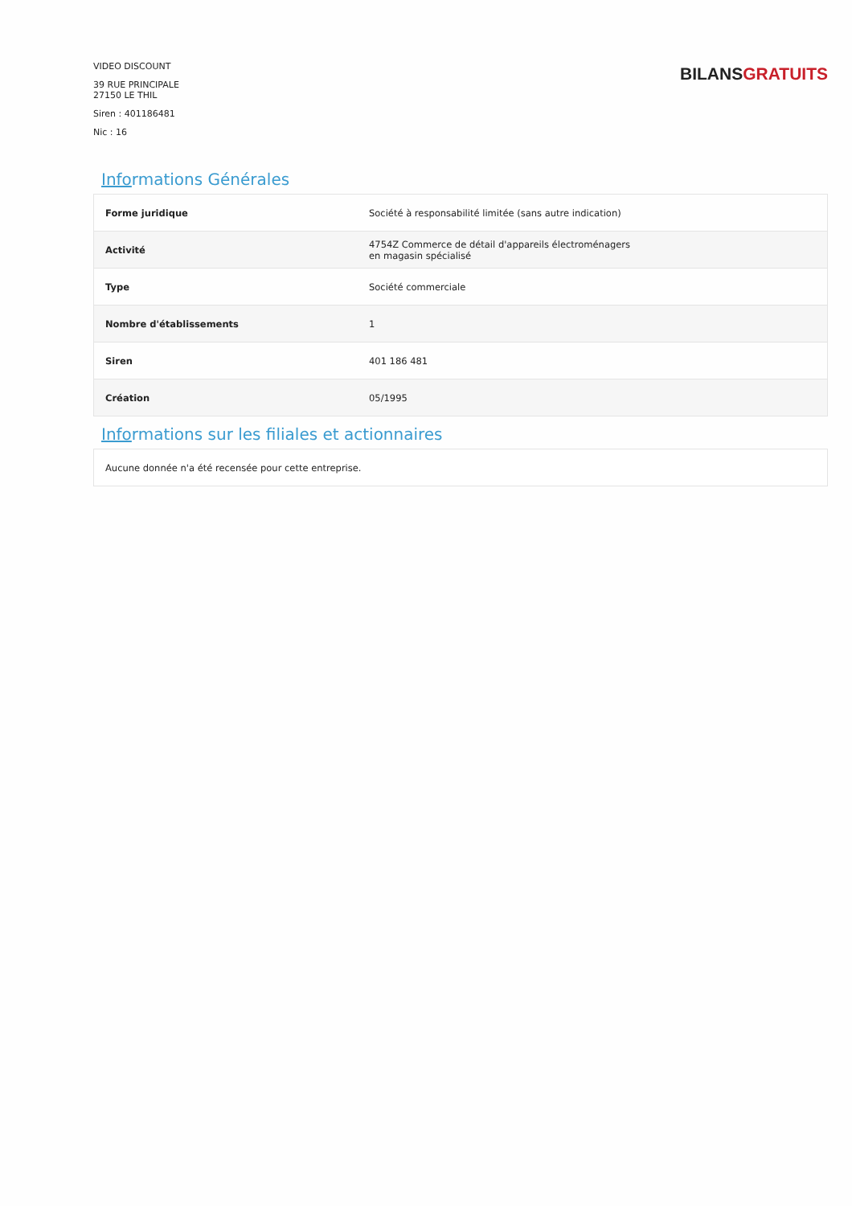VIDEO DISCOUNT
39 RUE PRINCIPALE
27150 LE THIL
Siren : 401186481
Nic : 16
BILANS GRATUITS
Informations Générales
| Forme juridique | Société à responsabilité limitée (sans autre indication) |
| Activité | 4754Z Commerce de détail d'appareils électroménagers en magasin spécialisé |
| Type | Société commerciale |
| Nombre d'établissements | 1 |
| Siren | 401 186 481 |
| Création | 05/1995 |
Informations sur les filiales et actionnaires
| Aucune donnée n'a été recensée pour cette entreprise. |